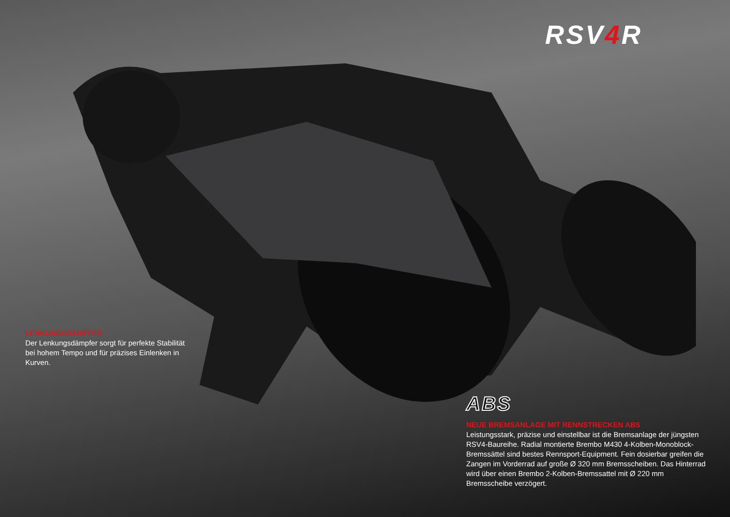RSV4 R
LENKUNGSDÄMPFER
Der Lenkungsdämpfer sorgt für perfekte Stabilität bei hohem Tempo und für präzises Einlenken in Kurven.
ABS
NEUE BREMSANLAGE MIT RENNSTRECKEN ABS
Leistungsstark, präzise und einstellbar ist die Bremsanlage der jüngsten RSV4-Baureihe. Radial montierte Brembo M430 4-Kolben-Monoblock-Bremssättel sind bestes Rennsport-Equipment. Fein dosierbar greifen die Zangen im Vorderrad auf große Ø 320 mm Bremsscheiben. Das Hinterrad wird über einen Brembo 2-Kolben-Bremssattel mit Ø 220 mm Bremsscheibe verzögert.